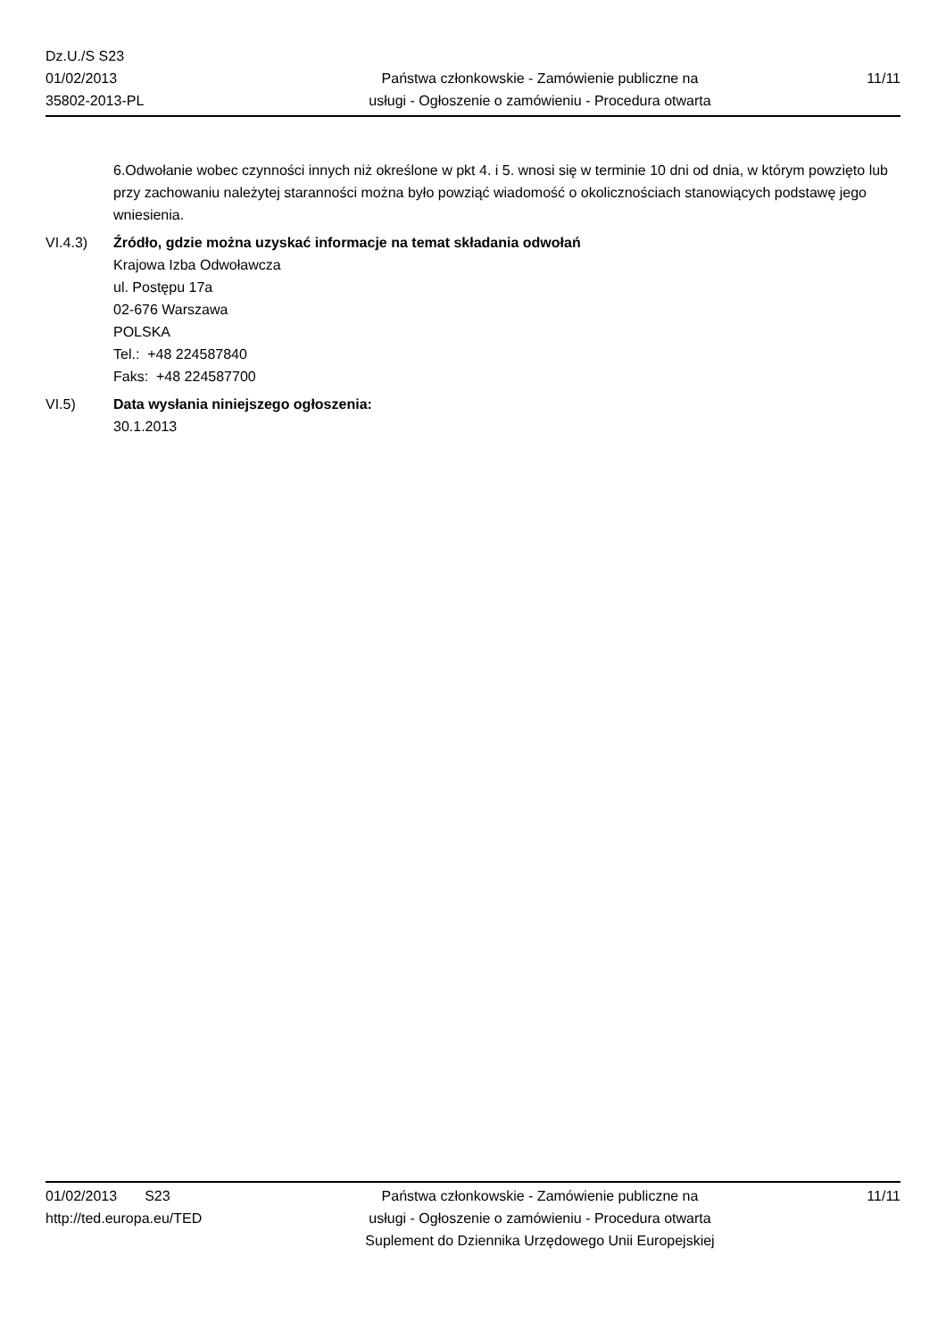Dz.U./S S23
01/02/2013
35802-2013-PL
Państwa członkowskie - Zamówienie publiczne na
usługi - Ogłoszenie o zamówieniu - Procedura otwarta
11/11
6.Odwołanie wobec czynności innych niż określone w pkt 4. i 5. wnosi się w terminie 10 dni od dnia, w którym powzięto lub przy zachowaniu należytej staranności można było powziąć wiadomość o okolicznościach stanowiących podstawę jego wniesienia.
VI.4.3) Źródło, gdzie można uzyskać informacje na temat składania odwołań
Krajowa Izba Odwoławcza
ul. Postępu 17a
02-676 Warszawa
POLSKA
Tel.: +48 224587840
Faks: +48 224587700
VI.5) Data wysłania niniejszego ogłoszenia:
30.1.2013
01/02/2013 S23
http://ted.europa.eu/TED
Państwa członkowskie - Zamówienie publiczne na
usługi - Ogłoszenie o zamówieniu - Procedura otwarta
Suplement do Dziennika Urzędowego Unii Europejskiej
11/11